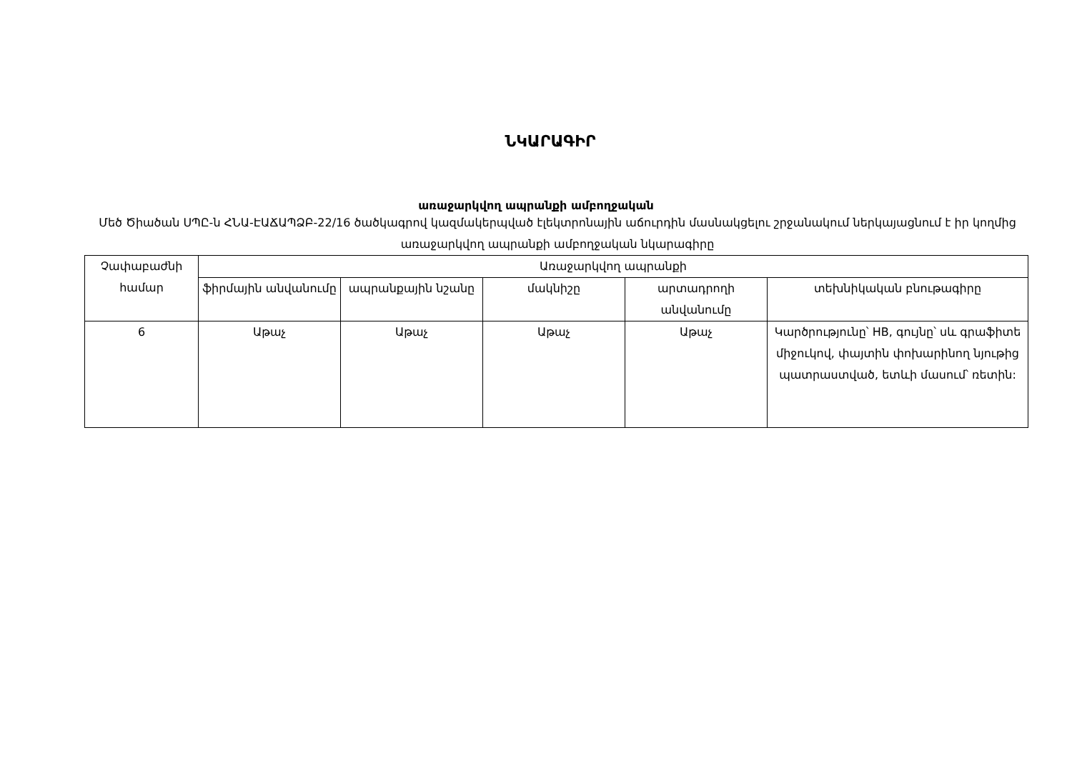ՆԿԱՐԱԳԻՐ
առաջարկվող ապրանքի ամբողջական
Մեծ Ծիածան ՍՊԸ-ն ՀՆԱ-ԷԱՃԱՊՁԲ-22/16 ծածկագրով կազմակերպված էլեկտրոնային աճուրդին մասնակցելու շրջանակում ներկայացնում է իր կողմից առաջարկվող ապրանքի ամբողջական նկարագիրը
| Չափաբաժնի համար | Առաջարկվող ապրանքի | | | | |
| --- | --- | --- | --- | --- | --- |
| | ֆիրմային անվանումը | ապրանքային նշանը | մակնիշը | արտադրողի անվանումը | տեխնիկական բնութագիրը |
| 6 | Աթաչ | Աթաչ | Աթաչ | Աթաչ | Կարծրությունը՝ HB, գույնը՝ սև գրաֆիտե միջուկով, փայտին փոխարինող նյութից պատրաստված, ետևի մասում՝ ռետին: |